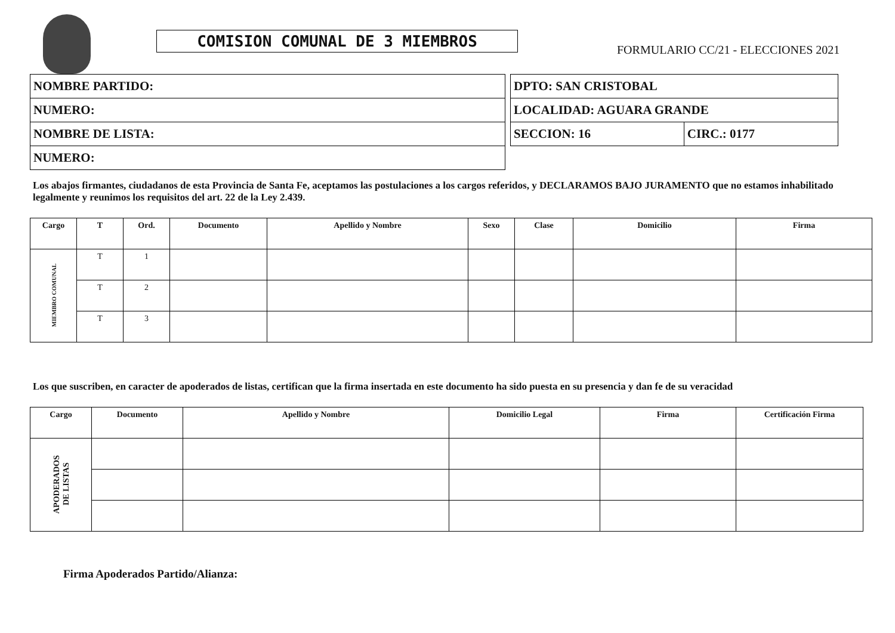COMISION COMUNAL DE 3 MIEMBROS
FORMULARIO CC/21 - ELECCIONES 2021
| NOMBRE PARTIDO: |
| NUMERO: |
| NOMBRE DE LISTA: |
| NUMERO: |
| DPTO: SAN CRISTOBAL | |
| LOCALIDAD: AGUARA GRANDE | |
| SECCION: 16 | CIRC.: 0177 |
Los abajos firmantes, ciudadanos de esta Provincia de Santa Fe, aceptamos las postulaciones a los cargos referidos, y DECLARAMOS BAJO JURAMENTO que no estamos inhabilitado legalmente y reunimos los requisitos del art. 22 de la Ley 2.439.
| Cargo | T | Ord. | Documento | Apellido y Nombre | Sexo | Clase | Domicilio | Firma |
| --- | --- | --- | --- | --- | --- | --- | --- | --- |
| MIEMBRO COMUNAL | T | 1 | | | | | | |
| | T | 2 | | | | | | |
| | T | 3 | | | | | | |
Los que suscriben, en caracter de apoderados de listas, certifican que la firma insertada en este documento ha sido puesta en su presencia y dan fe de su veracidad
| Cargo | Documento | Apellido y Nombre | Domicilio Legal | Firma | Certificación Firma |
| --- | --- | --- | --- | --- | --- |
| APODERADOS DE LISTAS | | | | | |
Firma Apoderados Partido/Alianza: